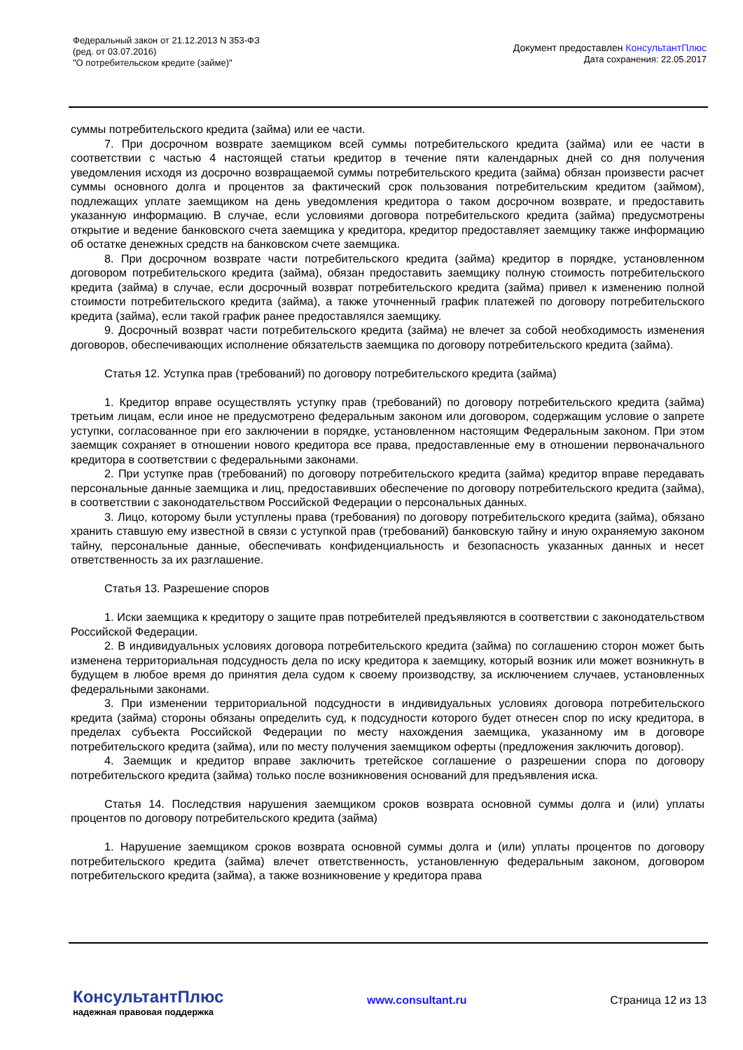Федеральный закон от 21.12.2013 N 353-ФЗ
(ред. от 03.07.2016)
"О потребительском кредите (займе)"
Документ предоставлен КонсультантПлюс
Дата сохранения: 22.05.2017
суммы потребительского кредита (займа) или ее части.
7. При досрочном возврате заемщиком всей суммы потребительского кредита (займа) или ее части в соответствии с частью 4 настоящей статьи кредитор в течение пяти календарных дней со дня получения уведомления исходя из досрочно возвращаемой суммы потребительского кредита (займа) обязан произвести расчет суммы основного долга и процентов за фактический срок пользования потребительским кредитом (займом), подлежащих уплате заемщиком на день уведомления кредитора о таком досрочном возврате, и предоставить указанную информацию. В случае, если условиями договора потребительского кредита (займа) предусмотрены открытие и ведение банковского счета заемщика у кредитора, кредитор предоставляет заемщику также информацию об остатке денежных средств на банковском счете заемщика.
8. При досрочном возврате части потребительского кредита (займа) кредитор в порядке, установленном договором потребительского кредита (займа), обязан предоставить заемщику полную стоимость потребительского кредита (займа) в случае, если досрочный возврат потребительского кредита (займа) привел к изменению полной стоимости потребительского кредита (займа), а также уточненный график платежей по договору потребительского кредита (займа), если такой график ранее предоставлялся заемщику.
9. Досрочный возврат части потребительского кредита (займа) не влечет за собой необходимость изменения договоров, обеспечивающих исполнение обязательств заемщика по договору потребительского кредита (займа).
Статья 12. Уступка прав (требований) по договору потребительского кредита (займа)
1. Кредитор вправе осуществлять уступку прав (требований) по договору потребительского кредита (займа) третьим лицам, если иное не предусмотрено федеральным законом или договором, содержащим условие о запрете уступки, согласованное при его заключении в порядке, установленном настоящим Федеральным законом. При этом заемщик сохраняет в отношении нового кредитора все права, предоставленные ему в отношении первоначального кредитора в соответствии с федеральными законами.
2. При уступке прав (требований) по договору потребительского кредита (займа) кредитор вправе передавать персональные данные заемщика и лиц, предоставивших обеспечение по договору потребительского кредита (займа), в соответствии с законодательством Российской Федерации о персональных данных.
3. Лицо, которому были уступлены права (требования) по договору потребительского кредита (займа), обязано хранить ставшую ему известной в связи с уступкой прав (требований) банковскую тайну и иную охраняемую законом тайну, персональные данные, обеспечивать конфиденциальность и безопасность указанных данных и несет ответственность за их разглашение.
Статья 13. Разрешение споров
1. Иски заемщика к кредитору о защите прав потребителей предъявляются в соответствии с законодательством Российской Федерации.
2. В индивидуальных условиях договора потребительского кредита (займа) по соглашению сторон может быть изменена территориальная подсудность дела по иску кредитора к заемщику, который возник или может возникнуть в будущем в любое время до принятия дела судом к своему производству, за исключением случаев, установленных федеральными законами.
3. При изменении территориальной подсудности в индивидуальных условиях договора потребительского кредита (займа) стороны обязаны определить суд, к подсудности которого будет отнесен спор по иску кредитора, в пределах субъекта Российской Федерации по месту нахождения заемщика, указанному им в договоре потребительского кредита (займа), или по месту получения заемщиком оферты (предложения заключить договор).
4. Заемщик и кредитор вправе заключить третейское соглашение о разрешении спора по договору потребительского кредита (займа) только после возникновения оснований для предъявления иска.
Статья 14. Последствия нарушения заемщиком сроков возврата основной суммы долга и (или) уплаты процентов по договору потребительского кредита (займа)
1. Нарушение заемщиком сроков возврата основной суммы долга и (или) уплаты процентов по договору потребительского кредита (займа) влечет ответственность, установленную федеральным законом, договором потребительского кредита (займа), а также возникновение у кредитора права
КонсультантПлюс
надежная правовая поддержка
www.consultant.ru Страница 12 из 13